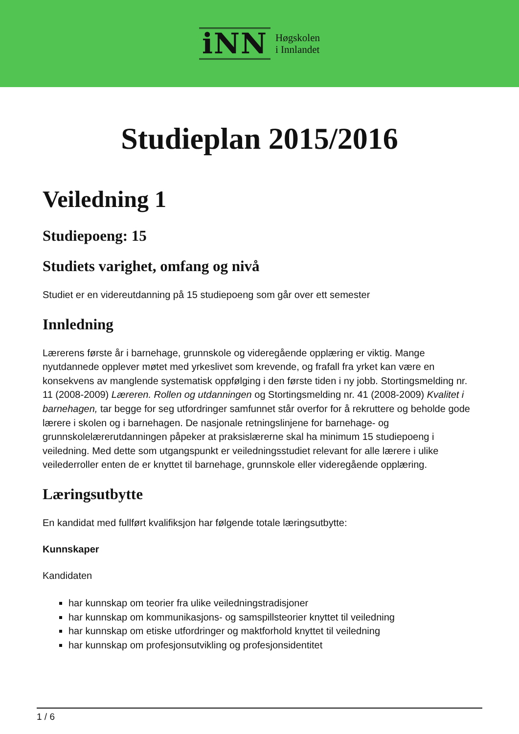iNN
Høgskolen
i Innlandet
Studieplan 2015/2016
Veiledning 1
Studiepoeng: 15
Studiets varighet, omfang og nivå
Studiet er en videreutdanning på 15 studiepoeng som går over ett semester
Innledning
Lærerens første år i barnehage, grunnskole og videregående opplæring er viktig. Mange nyutdannede opplever møtet med yrkeslivet som krevende, og frafall fra yrket kan være en konsekvens av manglende systematisk oppfølging i den første tiden i ny jobb. Stortingsmelding nr. 11 (2008-2009) Læreren. Rollen og utdanningen og Stortingsmelding nr. 41 (2008-2009) Kvalitet i barnehagen, tar begge for seg utfordringer samfunnet står overfor for å rekruttere og beholde gode lærere i skolen og i barnehagen. De nasjonale retningslinjene for barnehage- og grunnskolelærerutdanningen påpeker at praksislærerne skal ha minimum 15 studiepoeng i veiledning. Med dette som utgangspunkt er veiledningsstudiet relevant for alle lærere i ulike veilederroller enten de er knyttet til barnehage, grunnskole eller videregående opplæring.
Læringsutbytte
En kandidat med fullført kvalifiksjon har følgende totale læringsutbytte:
Kunnskaper
Kandidaten
har kunnskap om teorier fra ulike veiledningstradisjoner
har kunnskap om kommunikasjons- og samspillsteorier knyttet til veiledning
har kunnskap om etiske utfordringer og maktforhold knyttet til veiledning
har kunnskap om profesjonsutvikling og profesjonsidentitet
1 / 6